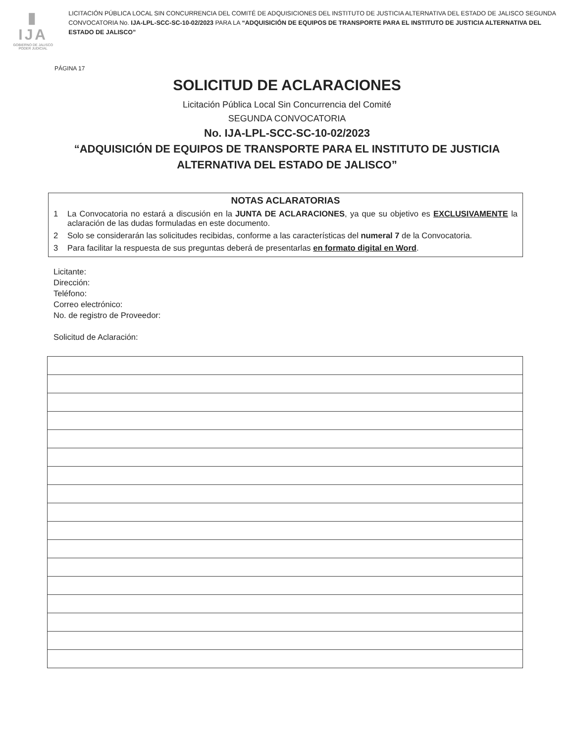▮ IJA
GOBIERNO DE JALISCO
PODER JUDICIAL
LICITACIÓN PÚBLICA LOCAL SIN CONCURRENCIA DEL COMITÉ DE ADQUISICIONES DEL INSTITUTO DE JUSTICIA ALTERNATIVA DEL ESTADO DE JALISCO SEGUNDA CONVOCATORIA No. IJA-LPL-SCC-SC-10-02/2023 PARA LA “ADQUISICIÓN DE EQUIPOS DE TRANSPORTE PARA EL INSTITUTO DE JUSTICIA ALTERNATIVA DEL ESTADO DE JALISCO”
PÁGINA 17
SOLICITUD DE ACLARACIONES
Licitación Pública Local Sin Concurrencia del Comité
SEGUNDA CONVOCATORIA
No. IJA-LPL-SCC-SC-10-02/2023
“ADQUISICIÓN DE EQUIPOS DE TRANSPORTE PARA EL INSTITUTO DE JUSTICIA
ALTERNATIVA DEL ESTADO DE JALISCO”
NOTAS ACLARATORIAS
1 La Convocatoria no estará a discusión en la JUNTA DE ACLARACIONES, ya que su objetivo es EXCLUSIVAMENTE la aclaración de las dudas formuladas en este documento.
2 Solo se considerarán las solicitudes recibidas, conforme a las características del numeral 7 de la Convocatoria.
3 Para facilitar la respuesta de sus preguntas deberá de presentarlas en formato digital en Word.
Licitante:
Dirección:
Teléfono:
Correo electrónico:
No. de registro de Proveedor:
Solicitud de Aclaración: